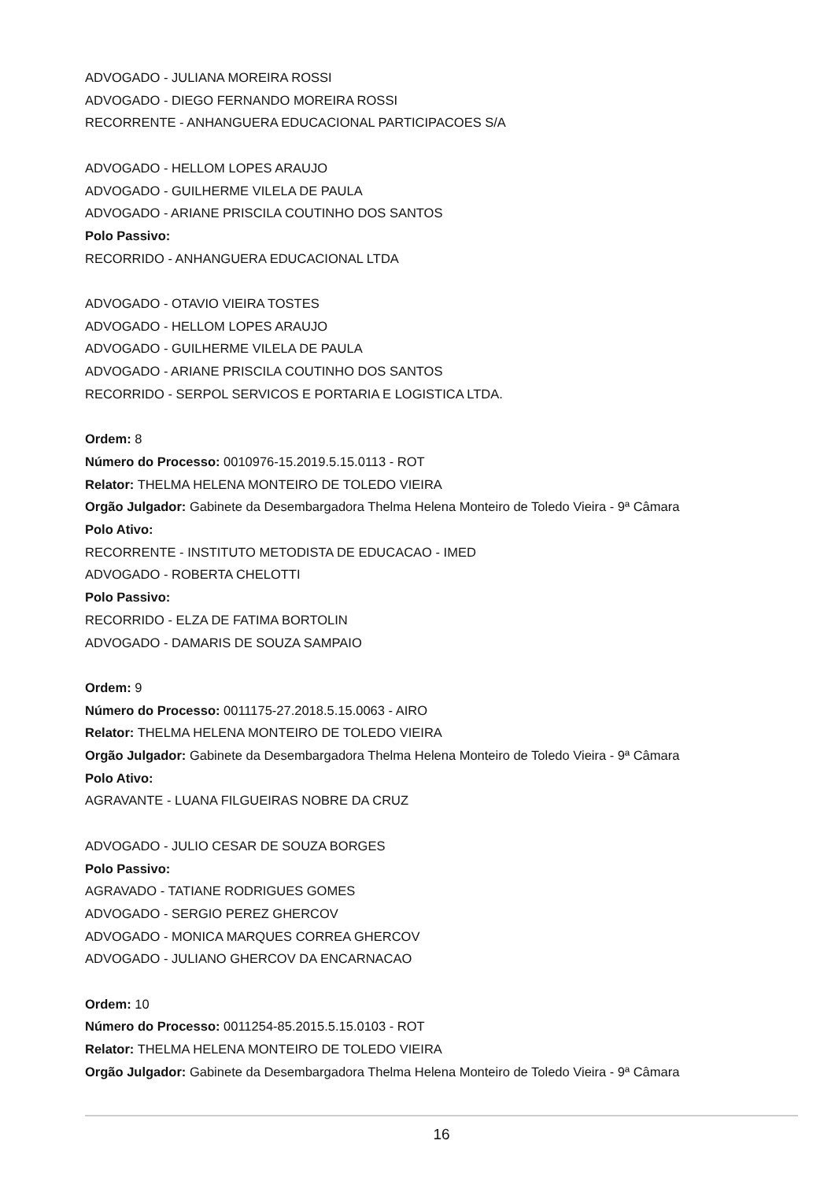ADVOGADO - JULIANA MOREIRA ROSSI
ADVOGADO - DIEGO FERNANDO MOREIRA ROSSI
RECORRENTE - ANHANGUERA EDUCACIONAL PARTICIPACOES S/A
ADVOGADO - HELLOM LOPES ARAUJO
ADVOGADO - GUILHERME VILELA DE PAULA
ADVOGADO - ARIANE PRISCILA COUTINHO DOS SANTOS
Polo Passivo:
RECORRIDO - ANHANGUERA EDUCACIONAL LTDA
ADVOGADO - OTAVIO VIEIRA TOSTES
ADVOGADO - HELLOM LOPES ARAUJO
ADVOGADO - GUILHERME VILELA DE PAULA
ADVOGADO - ARIANE PRISCILA COUTINHO DOS SANTOS
RECORRIDO - SERPOL SERVICOS E PORTARIA E LOGISTICA LTDA.
Ordem: 8
Número do Processo: 0010976-15.2019.5.15.0113 - ROT
Relator: THELMA HELENA MONTEIRO DE TOLEDO VIEIRA
Orgão Julgador: Gabinete da Desembargadora Thelma Helena Monteiro de Toledo Vieira - 9ª Câmara
Polo Ativo:
RECORRENTE - INSTITUTO METODISTA DE EDUCACAO - IMED
ADVOGADO - ROBERTA CHELOTTI
Polo Passivo:
RECORRIDO - ELZA DE FATIMA BORTOLIN
ADVOGADO - DAMARIS DE SOUZA SAMPAIO
Ordem: 9
Número do Processo: 0011175-27.2018.5.15.0063 - AIRO
Relator: THELMA HELENA MONTEIRO DE TOLEDO VIEIRA
Orgão Julgador: Gabinete da Desembargadora Thelma Helena Monteiro de Toledo Vieira - 9ª Câmara
Polo Ativo:
AGRAVANTE - LUANA FILGUEIRAS NOBRE DA CRUZ
ADVOGADO - JULIO CESAR DE SOUZA BORGES
Polo Passivo:
AGRAVADO - TATIANE RODRIGUES GOMES
ADVOGADO - SERGIO PEREZ GHERCOV
ADVOGADO - MONICA MARQUES CORREA GHERCOV
ADVOGADO - JULIANO GHERCOV DA ENCARNACAO
Ordem: 10
Número do Processo: 0011254-85.2015.5.15.0103 - ROT
Relator: THELMA HELENA MONTEIRO DE TOLEDO VIEIRA
Orgão Julgador: Gabinete da Desembargadora Thelma Helena Monteiro de Toledo Vieira - 9ª Câmara
16